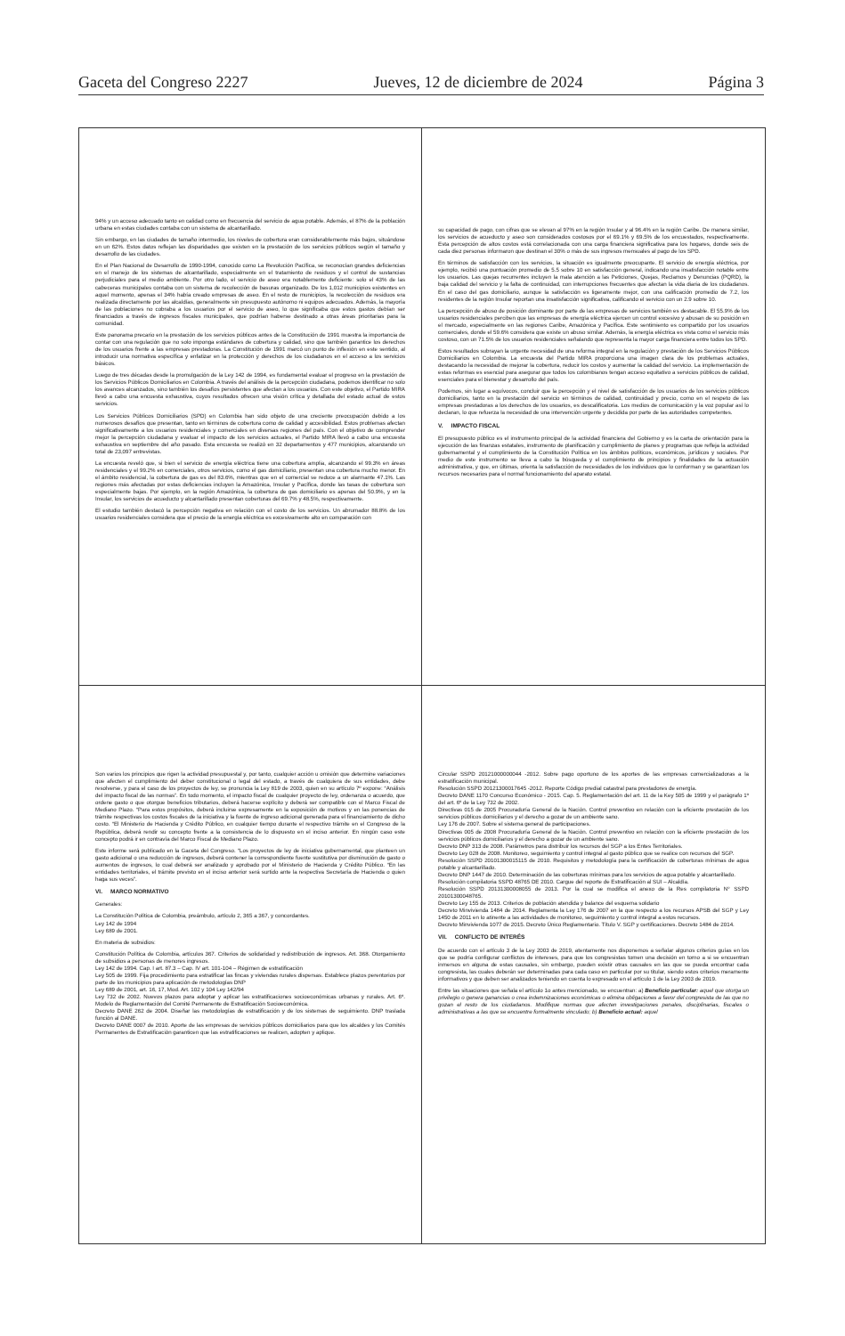Gaceta del Congreso 2227 Jueves, 12 de diciembre de 2024 Página 3
94% y un acceso adecuado tanto en calidad como en frecuencia del servicio de agua potable. Además, el 87% de la población urbana en estas ciudades contaba con un sistema de alcantarillado.
Sin embargo, en las ciudades de tamaño intermedio, los niveles de cobertura eran considerablemente más bajos, situándose en un 62%. Estos datos reflejan las disparidades que existen en la prestación de los servicios públicos según el tamaño y desarrollo de las ciudades.
En el Plan Nacional de Desarrollo de 1990-1994, conocido como La Revolución Pacífica, se reconocían grandes deficiencias en el manejo de los sistemas de alcantarillado, especialmente en el tratamiento de residuos y el control de sustancias perjudiciales para el medio ambiente. Por otro lado, el servicio de aseo era notablemente deficiente: solo el 43% de las cabeceras municipales contaba con un sistema de recolección de basuras organizado. De los 1,012 municipios existentes en aquel momento, apenas el 34% había creado empresas de aseo. En el resto de municipios, la recolección de residuos era realizada directamente por las alcaldías, generalmente sin presupuesto autónomo ni equipos adecuados. Además, la mayoría de las poblaciones no cobraba a los usuarios por el servicio de aseo, lo que significaba que estos gastos debían ser financiados a través de ingresos fiscales municipales, que podrían haberse destinado a otras áreas prioritarias para la comunidad.
Este panorama precario en la prestación de los servicios públicos antes de la Constitución de 1991 muestra la importancia de contar con una regulación que no solo imponga estándares de cobertura y calidad, sino que también garantice los derechos de los usuarios frente a las empresas prestadoras. La Constitución de 1991 marcó un punto de inflexión en este sentido, al introducir una normativa específica y enfatizar en la protección y derechos de los ciudadanos en el acceso a los servicios básicos.
Luego de tres décadas desde la promulgación de la Ley 142 de 1994, es fundamental evaluar el progreso en la prestación de los Servicios Públicos Domiciliarios en Colombia. A través del análisis de la percepción ciudadana, podemos identificar no solo los avances alcanzados, sino también los desafíos persistentes que afectan a los usuarios. Con este objetivo, el Partido MIRA llevó a cabo una encuesta exhaustiva, cuyos resultados ofrecen una visión crítica y detallada del estado actual de estos servicios.
Los Servicios Públicos Domiciliarios (SPD) en Colombia han sido objeto de una creciente preocupación debido a los numerosos desafíos que presentan, tanto en términos de cobertura como de calidad y accesibilidad. Estos problemas afectan significativamente a los usuarios residenciales y comerciales en diversas regiones del país. Con el objetivo de comprender mejor la percepción ciudadana y evaluar el impacto de los servicios actuales, el Partido MIRA llevó a cabo una encuesta exhaustiva en septiembre del año pasado. Esta encuesta se realizó en 32 departamentos y 477 municipios, alcanzando un total de 23,097 entrevistas.
La encuesta reveló que, si bien el servicio de energía eléctrica tiene una cobertura amplia, alcanzando el 99.3% en áreas residenciales y el 99.2% en comerciales, otros servicios, como el gas domiciliario, presentan una cobertura mucho menor. En el ámbito residencial, la cobertura de gas es del 83.6%, mientras que en el comercial se reduce a un alarmante 47.1%. Las regiones más afectadas por estas deficiencias incluyen la Amazónica, Insular y Pacífica, donde las tasas de cobertura son especialmente bajas. Por ejemplo, en la región Amazónica, la cobertura de gas domiciliario es apenas del 50.9%, y en la Insular, los servicios de acueducto y alcantarillado presentan coberturas del 69.7% y 48.5%, respectivamente.
El estudio también destacó la percepción negativa en relación con el costo de los servicios. Un abrumador 88.8% de los usuarios residenciales considera que el precio de la energía eléctrica es excesivamente alto en comparación con
su capacidad de pago, con cifras que se elevan al 97% en la región Insular y al 96.4% en la región Caribe. De manera similar, los servicios de acueducto y aseo son considerados costosos por el 69.1% y 69.5% de los encuestados, respectivamente. Esta percepción de altos costos está correlacionada con una carga financiera significativa para los hogares, donde seis de cada diez personas informaron que destinan el 30% o más de sus ingresos mensuales al pago de los SPD.
En términos de satisfacción con los servicios, la situación es igualmente preocupante. El servicio de energía eléctrica, por ejemplo, recibió una puntuación promedio de 5.5 sobre 10 en satisfacción general, indicando una insatisfacción notable entre los usuarios. Las quejas recurrentes incluyen la mala atención a las Peticiones, Quejas, Reclamos y Denuncias (PQRD), la baja calidad del servicio y la falta de continuidad, con interrupciones frecuentes que afectan la vida diaria de los ciudadanos. En el caso del gas domiciliario, aunque la satisfacción es ligeramente mejor, con una calificación promedio de 7.2, los residentes de la región Insular reportan una insatisfacción significativa, calificando el servicio con un 2.9 sobre 10.
La percepción de abuso de posición dominante por parte de las empresas de servicios también es destacable. El 55.9% de los usuarios residenciales perciben que las empresas de energía eléctrica ejercen un control excesivo y abusan de su posición en el mercado, especialmente en las regiones Caribe, Amazónica y Pacífica. Este sentimiento es compartido por los usuarios comerciales, donde el 59.6% considera que existe un abuso similar. Además, la energía eléctrica es vista como el servicio más costoso, con un 71.5% de los usuarios residenciales señalando que representa la mayor carga financiera entre todos los SPD.
Estos resultados subrayan la urgente necesidad de una reforma integral en la regulación y prestación de los Servicios Públicos Domiciliarios en Colombia. La encuesta del Partido MIRA proporciona una imagen clara de los problemas actuales, destacando la necesidad de mejorar la cobertura, reducir los costos y aumentar la calidad del servicio. La implementación de estas reformas es esencial para asegurar que todos los colombianos tengan acceso equitativo a servicios públicos de calidad, esenciales para el bienestar y desarrollo del país.
Podemos, sin lugar a equívocos, concluir que la percepción y el nivel de satisfacción de los usuarios de los servicios públicos domiciliarios, tanto en la prestación del servicio en términos de calidad, continuidad y precio, como en el respeto de las empresas prestadoras a los derechos de los usuarios, es descalificatoria. Los medios de comunicación y la voz popular así lo declaran, lo que refuerza la necesidad de una intervención urgente y decidida por parte de las autoridades competentes.
V. IMPACTO FISCAL
El presupuesto público es el instrumento principal de la actividad financiera del Gobierno y es la carta de orientación para la ejecución de las finanzas estatales, instrumento de planificación y cumplimiento de planes y programas que refleja la actividad gubernamental y el cumplimiento de la Constitución Política en los ámbitos políticos, económicos, jurídicos y sociales. Por medio de este instrumento se lleva a cabo la búsqueda y el cumplimiento de principios y finalidades de la actuación administrativa, y que, en últimas, orienta la satisfacción de necesidades de los individuos que lo conforman y se garantizan los recursos necesarios para el normal funcionamiento del aparato estatal.
Son varios los principios que rigen la actividad presupuestal y, por tanto, cualquier acción u omisión que determine variaciones que afecten el cumplimiento del deber constitucional o legal del estado, a través de cualquiera de sus entidades, debe resolverse, y para el caso de los proyectos de ley, se pronuncia la Ley 819 de 2003, quien en su artículo 7º expone: “Análisis del impacto fiscal de las normas”. En todo momento, el impacto fiscal de cualquier proyecto de ley, ordenanza o acuerdo, que ordene gasto o que otorgue beneficios tributarios, deberá hacerse explícito y deberá ser compatible con el Marco Fiscal de Mediano Plazo. “Para estos propósitos, deberá incluirse expresamente en la exposición de motivos y en las ponencias de trámite respectivas los costos fiscales de la iniciativa y la fuente de ingreso adicional generada para el financiamiento de dicho costo. “El Ministerio de Hacienda y Crédito Público, en cualquier tiempo durante el respectivo trámite en el Congreso de la República, deberá rendir su concepto frente a la consistencia de lo dispuesto en el inciso anterior. En ningún caso este concepto podrá ir en contravía del Marco Fiscal de Mediano Plazo.
Este informe será publicado en la Gaceta del Congreso. “Los proyectos de ley de iniciativa gubernamental, que planteen un gasto adicional o una reducción de ingresos, deberá contener la correspondiente fuente sustitutiva por disminución de gasto o aumentos de ingresos, lo cual deberá ser analizado y aprobado por el Ministerio de Hacienda y Crédito Público. “En las entidades territoriales, el trámite previsto en el inciso anterior será surtido ante la respectiva Secretaría de Hacienda o quien haga sus veces”.
VI. MARCO NORMATIVO
Generales:
La Constitución Política de Colombia, preámbulo, artículo 2, 365 a 367, y concordantes.
Ley 142 de 1994
Ley 689 de 2001.
En materia de subsidios:
Constitución Política de Colombia, artículos 367. Criterios de solidaridad y redistribución de ingresos. Art. 368. Otorgamiento de subsidios a personas de menores ingresos.
Ley 142 de 1994. Cap. I art. 87.3 – Cap. IV art. 101-104 – Régimen de estratificación
Ley 505 de 1999. Fija procedimiento para estratificar las fincas y viviendas rurales dispersas. Establece plazos perentorios por parte de los municipios para aplicación de metodologías DNP
Ley 689 de 2001, art. 16, 17, Mod. Art. 102 y 104 Ley 142/94
Ley 732 de 2002. Nuevos plazos para adoptar y aplicar las estratificaciones socioeconómicas urbanas y rurales. Art. 6º. Modelo de Reglamentación del Comité Permanente de Estratificación Socioeconómica.
Decreto DANE 262 de 2004. Diseñar las metodologías de estratificación y de los sistemas de seguimiento. DNP traslada función al DANE.
Decreto DANE 0007 de 2010. Aporte de las empresas de servicios públicos domiciliarios para que los alcaldes y los Comités Permanentes de Estratificación garanticen que las estratificaciones se realicen, adopten y aplique.
Circular SSPD 20121000000044 -2012. Sobre pago oportuno de los aportes de las empresas comercializadoras a la estratificación municipal.
Resolución SSPD 20121300017645 -2012. Reporte Código predial catastral para prestadores de energía.
Decreto DANE 1170 Concurso Económico - 2015. Cap. 5. Reglamentación del art. 11 de la Key 505 de 1999 y el parágrafo 1º del art. 6º de la Ley 732 de 2002.
Directivas 015 de 2005 Procuraduría General de la Nación. Control preventivo en relación con la eficiente prestación de los servicios públicos domiciliarios y el derecho a gozar de un ambiente sano.
Ley 176 de 2007. Sobre el sistema general de participaciones.
Directivas 005 de 2008 Procuraduría General de la Nación. Control preventivo en relación con la eficiente prestación de los servicios públicos domiciliarios y el derecho a gozar de un ambiente sano.
Decreto DNP 313 de 2008. Parámetros para distribuir los recursos del SGP a los Entes Territoriales.
Decreto Ley 028 de 2008. Monitoreo, seguimiento y control integral al gasto público que se realice con recursos del SGP.
Resolución SSPD 20101300015115 de 2010. Requisitos y metodología para la certificación de coberturas mínimas de agua potable y alcantarillado.
Decreto DNP 1447 de 2010. Determinación de las coberturas mínimas para los servicios de agua potable y alcantarillado.
Resolución compilatoria SSPD 48765 DE 2010. Cargue del reporte de Estratificación al SUI – Alcaldía.
Resolución SSPD 20131300008055 de 2013. Por la cual se modifica el anexo de la Res compilatoria N° SSPD 20101300048765.
Decreto Ley 155 de 2013. Criterios de población atendida y balance del esquema solidario
Decreto Minvivienda 1484 de 2014. Reglamenta la Ley 176 de 2007 en la que respecto a los recursos APSB del SGP y Ley 1450 de 2011 en lo atinente a las actividades de monitoreo, seguimiento y control integral a estos recursos.
Decreto Minvivienda 1077 de 2015. Decreto Único Reglamentario. Título V. SGP y certificaciones. Decreto 1484 de 2014.
VII. CONFLICTO DE INTERÉS
De acuerdo con el artículo 3 de la Ley 2003 de 2019, atentamente nos disponemos a señalar algunos criterios guías en los que se podría configurar conflictos de intereses, para que los congresistas tomen una decisión en torno a si se encuentran inmersos en alguna de estas causales, sin embargo, pueden existir otras causales en las que se pueda encontrar cada congresista, las cuales deberán ser determinadas para cada caso en particular por su titular, siendo estos criterios meramente informativos y que deben ser analizados teniendo en cuenta lo expresado en el artículo 1 de la Ley 2003 de 2019.
Entre las situaciones que señala el artículo 1o antes mencionado, se encuentran: a) Beneficio particular: aquel que otorga un privilegio o genera ganancias o crea indemnizaciones económicas o elimina obligaciones a favor del congresista de las que no gozan el resto de los ciudadanos. Modifique normas que afecten investigaciones penales, disciplinarias, fiscales o administrativas a las que se encuentre formalmente vinculado; b) Beneficio actual: aquel